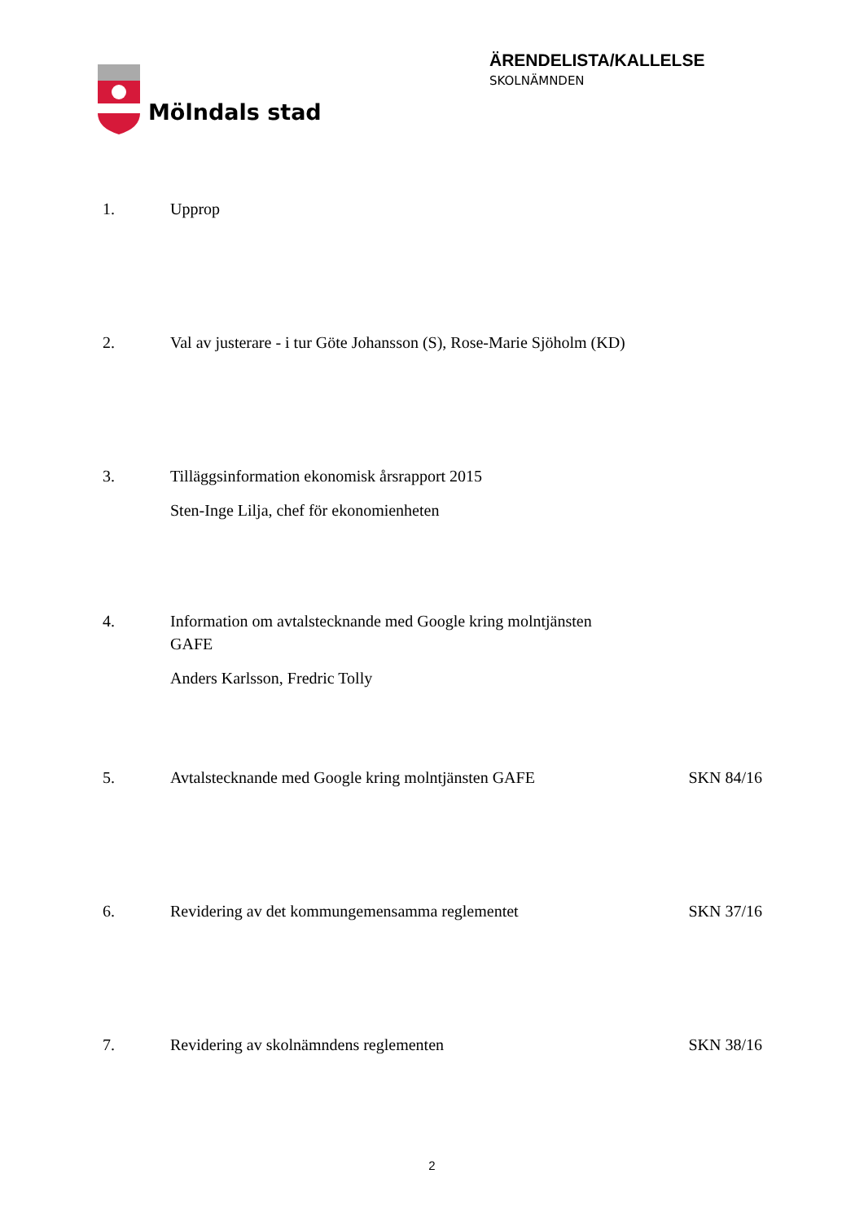Mölndals stad
ÄRENDELISTA/KALLELSE
SKOLNÄMNDEN
1. Upprop
2. Val av justerare - i tur Göte Johansson (S), Rose-Marie Sjöholm (KD)
3. Tilläggsinformation ekonomisk årsrapport 2015
Sten-Inge Lilja, chef för ekonomienheten
4. Information om avtalstecknande med Google kring molntjänsten
GAFE
Anders Karlsson, Fredric Tolly
5. Avtalstecknande med Google kring molntjänsten GAFE SKN 84/16
6. Revidering av det kommungemensamma reglementet SKN 37/16
7. Revidering av skolnämndens reglementen SKN 38/16
2